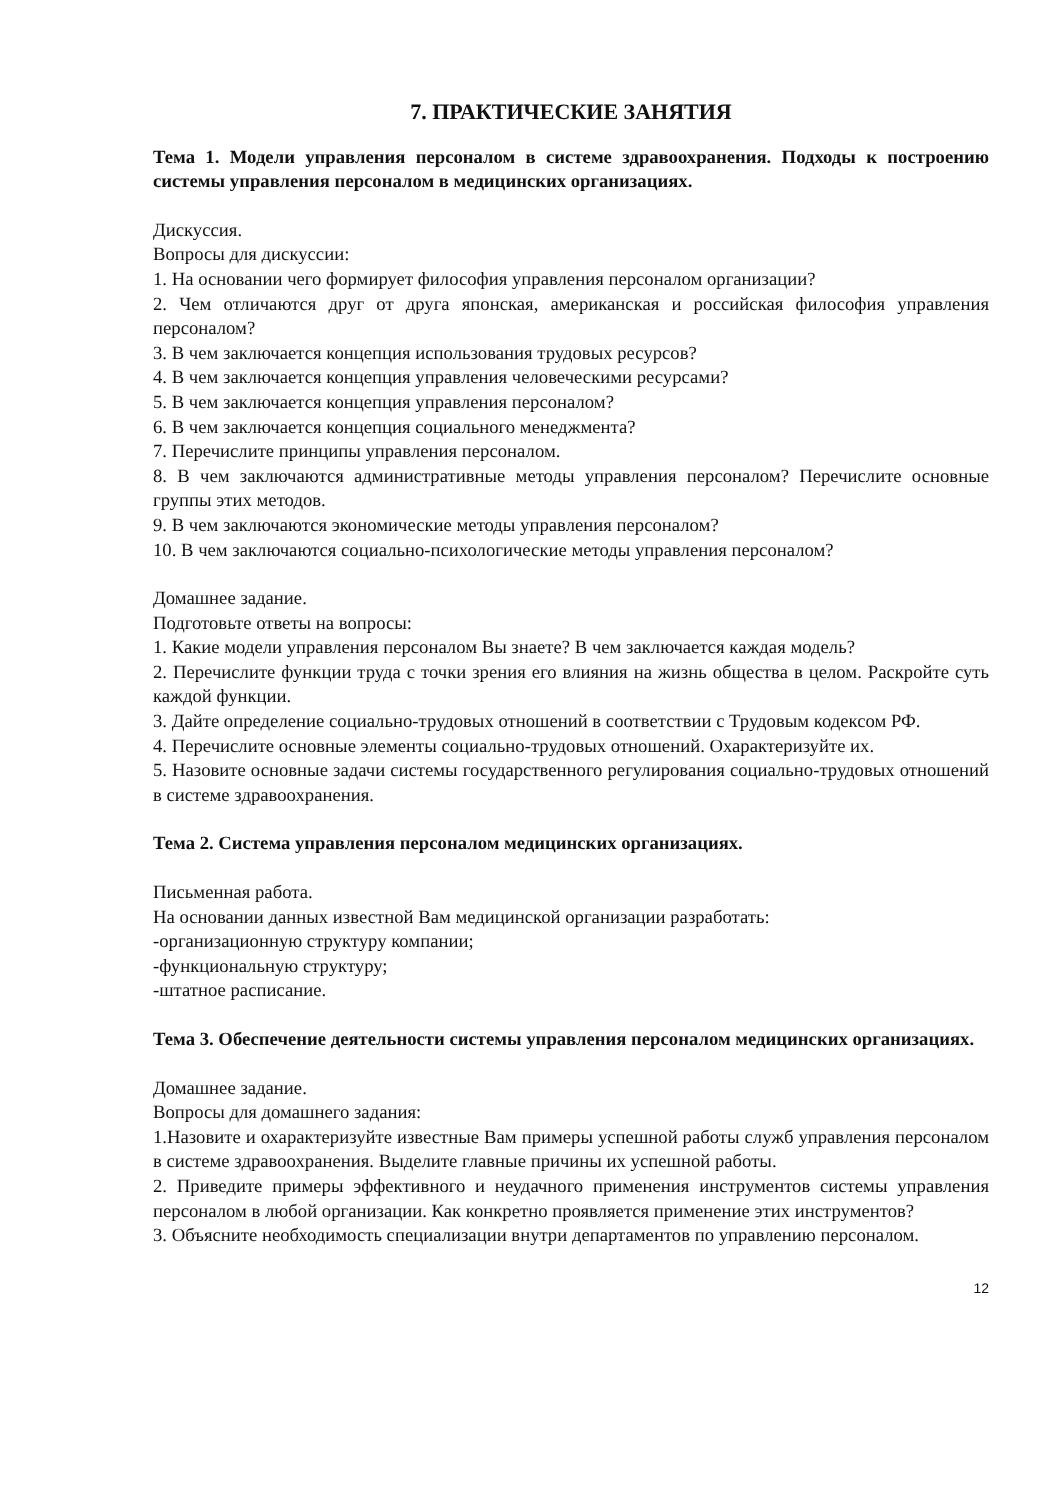7. ПРАКТИЧЕСКИЕ ЗАНЯТИЯ
Тема 1. Модели управления персоналом в системе здравоохранения. Подходы к построению системы управления персоналом в медицинских организациях.
Дискуссия.
Вопросы для дискуссии:
1. На основании чего формирует философия управления персоналом организации?
2. Чем отличаются друг от друга японская, американская и российская философия управления персоналом?
3. В чем заключается концепция использования трудовых ресурсов?
4. В чем заключается концепция управления человеческими ресурсами?
5. В чем заключается концепция управления персоналом?
6. В чем заключается концепция социального менеджмента?
7. Перечислите принципы управления персоналом.
8. В чем заключаются административные методы управления персоналом? Перечислите основные группы этих методов.
9. В чем заключаются экономические методы управления персоналом?
10. В чем заключаются социально-психологические методы управления персоналом?
Домашнее задание.
Подготовьте ответы на вопросы:
1. Какие модели управления персоналом Вы знаете? В чем заключается каждая модель?
2. Перечислите функции труда с точки зрения его влияния на жизнь общества в целом. Раскройте суть каждой функции.
3. Дайте определение социально-трудовых отношений в соответствии с Трудовым кодексом РФ.
4. Перечислите основные элементы социально-трудовых отношений. Охарактеризуйте их.
5. Назовите основные задачи системы государственного регулирования социально-трудовых отношений в системе здравоохранения.
Тема 2. Система управления персоналом медицинских организациях.
Письменная работа.
На основании данных известной Вам медицинской организации разработать:
-организационную структуру компании;
-функциональную структуру;
-штатное расписание.
Тема 3. Обеспечение деятельности системы управления персоналом медицинских организациях.
Домашнее задание.
Вопросы для домашнего задания:
1.Назовите и охарактеризуйте известные Вам примеры успешной работы служб управления персоналом в системе здравоохранения. Выделите главные причины их успешной работы.
2. Приведите примеры эффективного и неудачного применения инструментов системы управления персоналом в любой организации. Как конкретно проявляется применение этих инструментов?
3. Объясните необходимость специализации внутри департаментов по управлению персоналом.
12